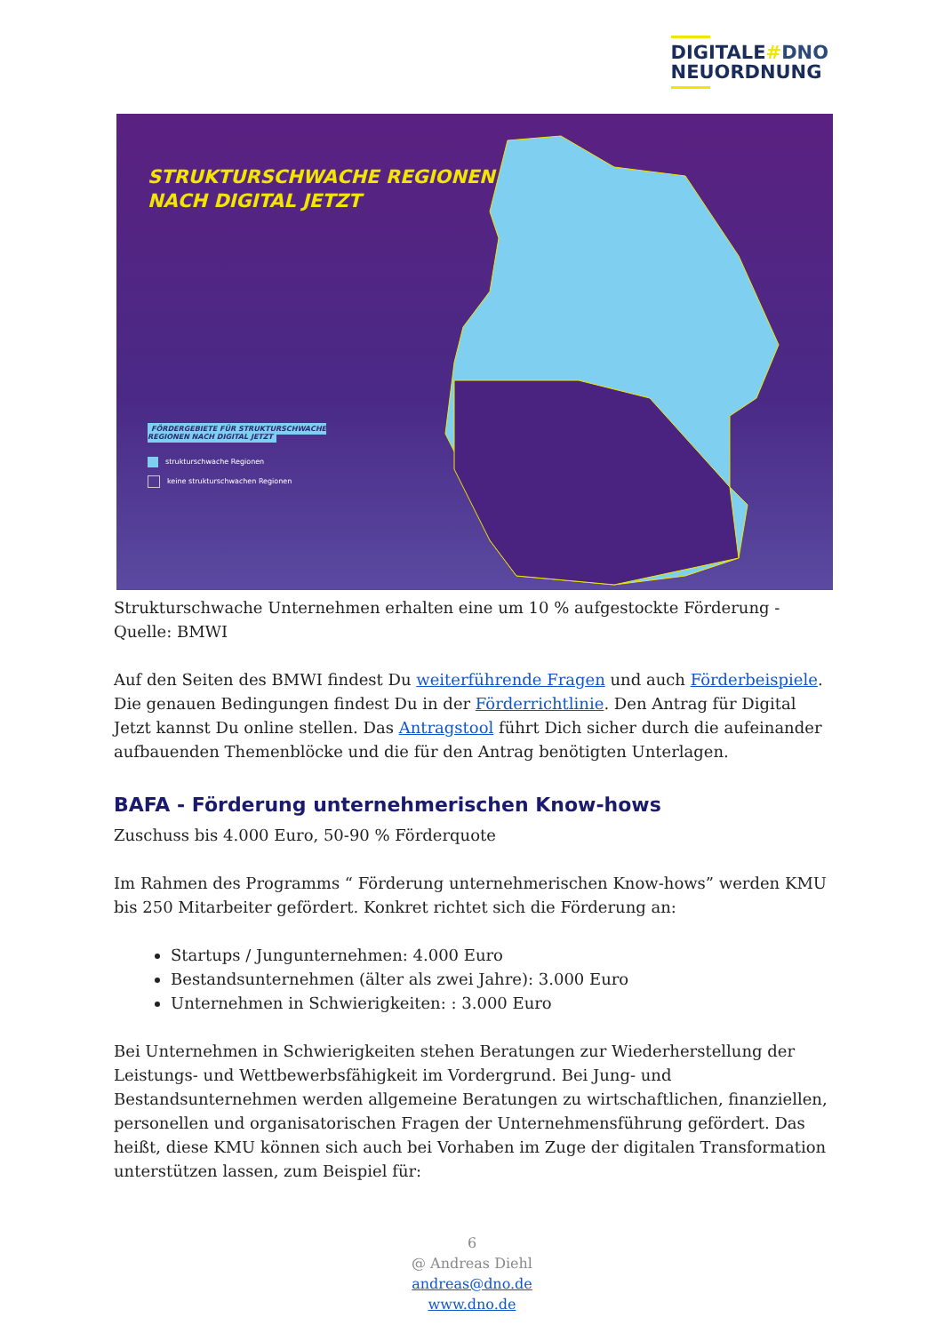DIGITALE#DNO
NEUORDNUNG
STRUKTURSCHWACHE REGIONEN
NACH DIGITAL JETZT
FÖRDERGEBIETE FÜR STRUKTURSCHWACHE
REGIONEN NACH DIGITAL JETZT
strukturschwache Regionen
keine strukturschwachen Regionen
Strukturschwache Unternehmen erhalten eine um 10 % aufgestockte Förderung -
Quelle: BMWI
Auf den Seiten des BMWI findest Du weiterführende Fragen und auch Förderbeispiele. Die genauen Bedingungen findest Du in der Förderrichtlinie. Den Antrag für Digital Jetzt kannst Du online stellen. Das Antragstool führt Dich sicher durch die aufeinander aufbauenden Themenblöcke und die für den Antrag benötigten Unterlagen.
BAFA - Förderung unternehmerischen Know-hows
Zuschuss bis 4.000 Euro, 50-90 % Förderquote
Im Rahmen des Programms “ Förderung unternehmerischen Know-hows” werden KMU bis 250 Mitarbeiter gefördert. Konkret richtet sich die Förderung an:
Startups / Jungunternehmen: 4.000 Euro
Bestandsunternehmen (älter als zwei Jahre): 3.000 Euro
Unternehmen in Schwierigkeiten: : 3.000 Euro
Bei Unternehmen in Schwierigkeiten stehen Beratungen zur Wiederherstellung der Leistungs- und Wettbewerbsfähigkeit im Vordergrund. Bei Jung- und Bestandsunternehmen werden allgemeine Beratungen zu wirtschaftlichen, finanziellen, personellen und organisatorischen Fragen der Unternehmensführung gefördert. Das heißt, diese KMU können sich auch bei Vorhaben im Zuge der digitalen Transformation unterstützen lassen, zum Beispiel für:
6
@ Andreas Diehl
andreas@dno.de
www.dno.de